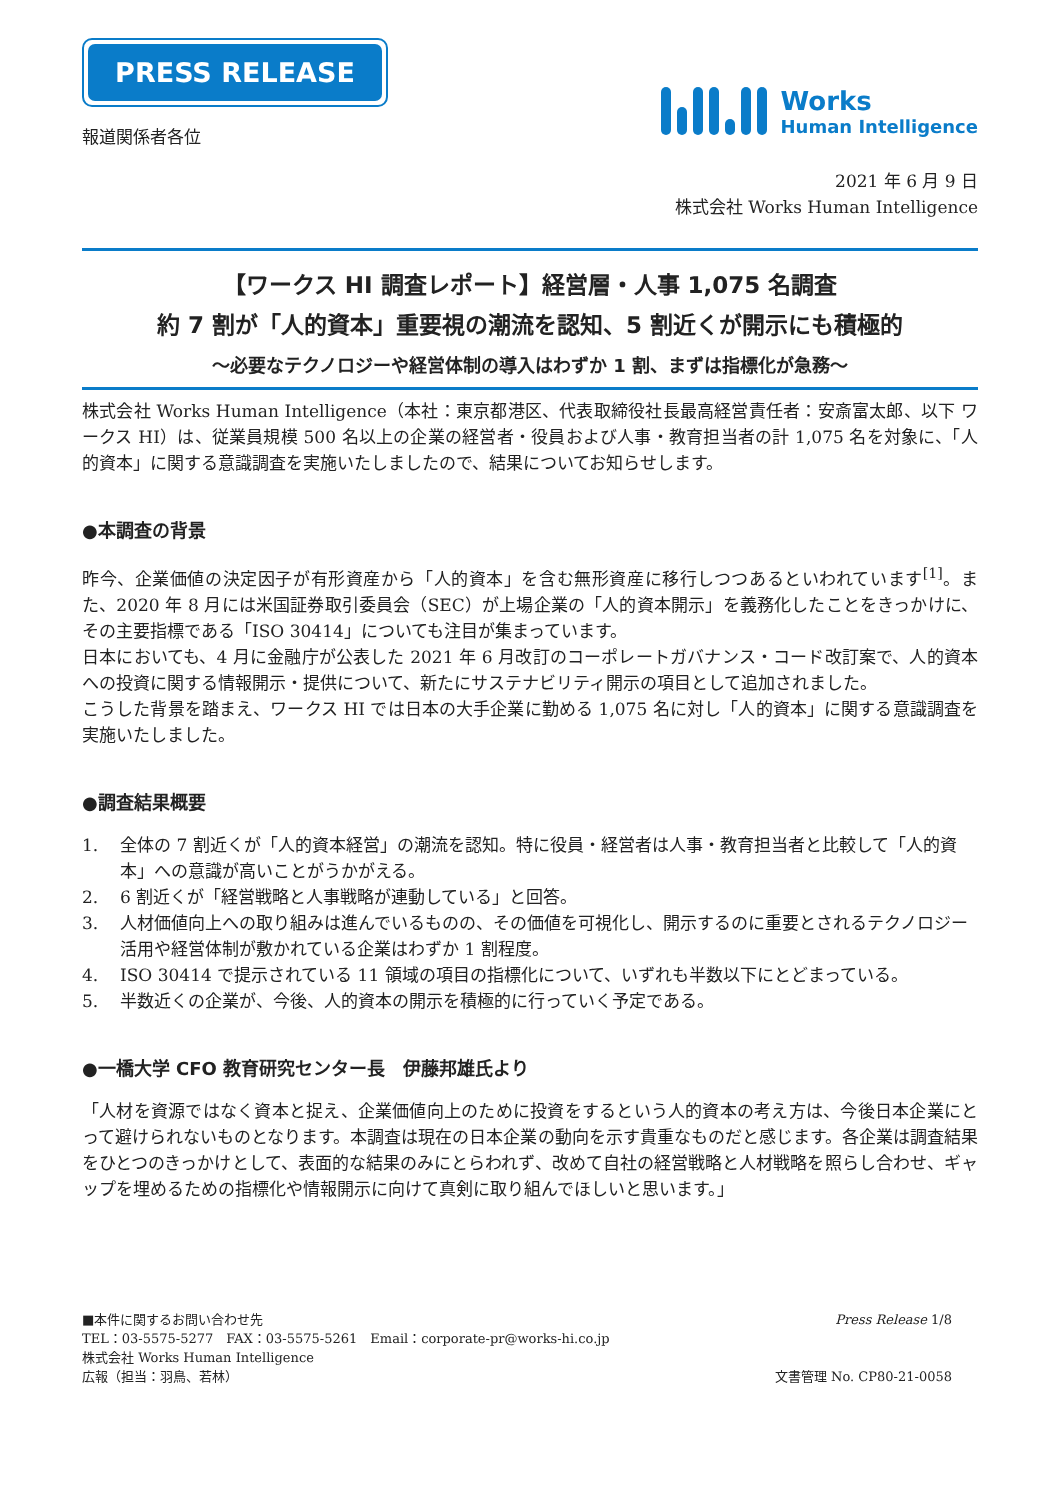PRESS RELEASE
報道関係者各位
Works
Human Intelligence
2021 年 6 月 9 日
株式会社 Works Human Intelligence
【ワークス HI 調査レポート】経営層・人事 1,075 名調査
約 7 割が「人的資本」重要視の潮流を認知、5 割近くが開示にも積極的
～必要なテクノロジーや経営体制の導入はわずか 1 割、まずは指標化が急務～
株式会社 Works Human Intelligence（本社：東京都港区、代表取締役社長最高経営責任者：安斎富太郎、以下 ワークス HI）は、従業員規模 500 名以上の企業の経営者・役員および人事・教育担当者の計 1,075 名を対象に、「人的資本」に関する意識調査を実施いたしましたので、結果についてお知らせします。
●本調査の背景
昨今、企業価値の決定因子が有形資産から「人的資本」を含む無形資産に移行しつつあるといわれています<sup>[1]</sup>。また、2020 年 8 月には米国証券取引委員会（SEC）が上場企業の「人的資本開示」を義務化したことをきっかけに、その主要指標である「ISO 30414」についても注目が集まっています。
日本においても、4 月に金融庁が公表した 2021 年 6 月改訂のコーポレートガバナンス・コード改訂案で、人的資本への投資に関する情報開示・提供について、新たにサステナビリティ開示の項目として追加されました。
こうした背景を踏まえ、ワークス HI では日本の大手企業に勤める 1,075 名に対し「人的資本」に関する意識調査を実施いたしました。
●調査結果概要
1. 全体の 7 割近くが「人的資本経営」の潮流を認知。特に役員・経営者は人事・教育担当者と比較して「人的資本」への意識が高いことがうかがえる。
2. 6 割近くが「経営戦略と人事戦略が連動している」と回答。
3. 人材価値向上への取り組みは進んでいるものの、その価値を可視化し、開示するのに重要とされるテクノロジー活用や経営体制が敷かれている企業はわずか 1 割程度。
4. ISO 30414 で提示されている 11 領域の項目の指標化について、いずれも半数以下にとどまっている。
5. 半数近くの企業が、今後、人的資本の開示を積極的に行っていく予定である。
●一橋大学 CFO 教育研究センター長　伊藤邦雄氏より
「人材を資源ではなく資本と捉え、企業価値向上のために投資をするという人的資本の考え方は、今後日本企業にとって避けられないものとなります。本調査は現在の日本企業の動向を示す貴重なものだと感じます。各企業は調査結果をひとつのきっかけとして、表面的な結果のみにとらわれず、改めて自社の経営戦略と人材戦略を照らし合わせ、ギャップを埋めるための指標化や情報開示に向けて真剣に取り組んでほしいと思います。」
■本件に関するお問い合わせ先
TEL：03-5575-5277　FAX：03-5575-5261　Email：corporate-pr@works-hi.co.jp
株式会社 Works Human Intelligence
広報（担当：羽鳥、若林）
Press Release 1/8
文書管理 No. CP80-21-0058